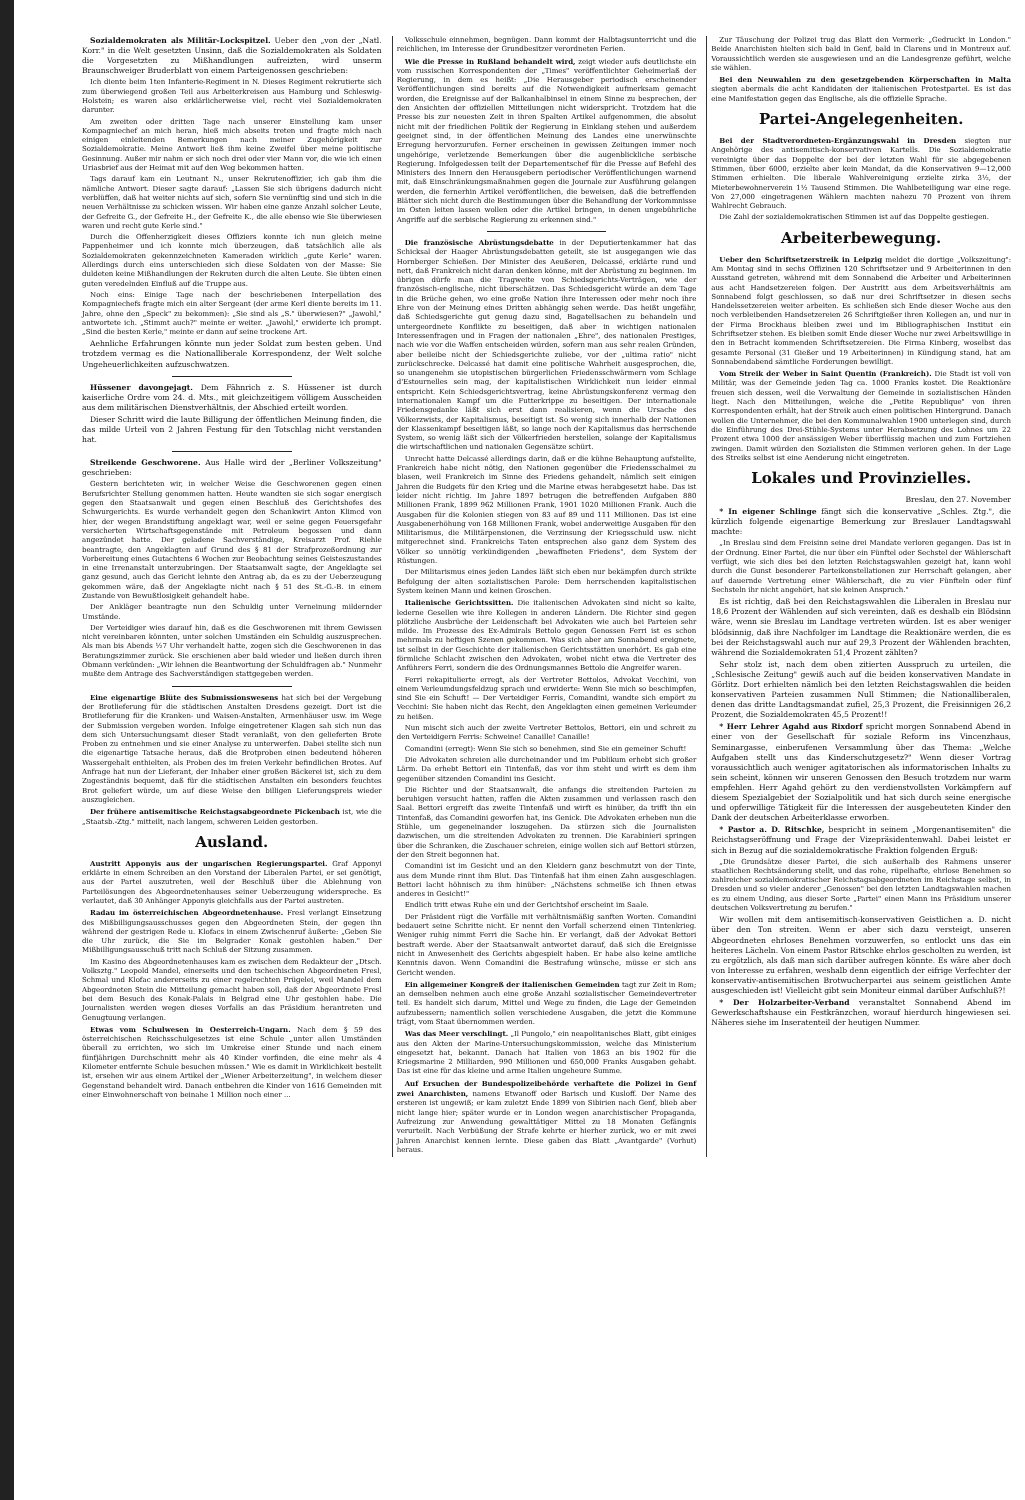Sozialdemokraten als Militär-Lockspitzel. Ueber den „von der „Natl. Korr." in die Welt gesetzten Unsinn, daß die Sozialdemokraten als Soldaten die Vorgesetzten zu Mißhandlungen aufreizten, wird unserm Braunschweiger Bruderblatt von einem Parteigenossen geschrieben:
Ich diente beim 1ten Infanterie-Regiment in N. Dieses Regiment rekrutierte sich zum überwiegend großen Teil aus Arbeiterkreisen aus Hamburg und Schleswig-Holstein; es waren also erklärlicherweise viel, recht viel Sozialdemokraten darunter.
Am zweiten oder dritten Tage nach unserer Einstellung kam unser Kompagniechef an mich heran, hieß mich abseits treten und fragte mich nach einigen einleitenden Bemerkungen nach meiner Zugehörigkeit zur Sozialdemokratie. Meine Antwort ließ ihm keine Zweifel über meine politische Gesinnung. Außer mir nahm er sich noch drei oder vier Mann vor, die wie ich einen Uriasbrief aus der Heimat mit auf den Weg bekommen hatten.
Tags darauf kam ein Leutnant N., unser Rekrutenoffizier, ich gab ihm die nämliche Antwort. Dieser sagte darauf: „Lassen Sie sich übrigens dadurch nicht verblüffen, daß hat weiter nichts auf sich, sofern Sie vernünftig sind und sich in die neuen Verhältnisse zu schicken wissen. Wir haben eine ganze Anzahl solcher Leute, der Gefreite G., der Gefreite H., der Gefreite K., die alle ebenso wie Sie überwiesen waren und recht gute Kerle sind."
Durch die Offenherzigkeit dieses Offiziers konnte ich nun gleich meine Pappenheimer und ich konnte mich überzeugen, daß tatsächlich alle als Sozialdemokraten gekennzeichneten Kameraden wirklich „gute Kerle" waren. Allerdings durch eins unterschieden sich diese Soldaten von der Masse: Sie duldeten keine Mißhandlungen der Rekruten durch die alten Leute. Sie übten einen guten veredelnden Einfluß auf die Truppe aus.
Noch eins: Einige Tage nach der beschriebenen Interpellation des Kompagniechefs fragte mich ein alter Sergeant (der arme Kerl diente bereits im 11. Jahre, ohne den „Speck" zu bekommen): „Sie sind als „S." überwiesen?" „Jawohl," antwortete ich. „Stimmt auch?" meinte er weiter. „Jawohl," erwiderte ich prompt. „Sind die besten Kerle," meinte er dann auf seine trockene Art.
Aehnliche Erfahrungen könnte nun jeder Soldat zum besten geben. Und trotzdem vermag es die Nationalliberale Korrespondenz, der Welt solche Ungeheuerlichkeiten aufzuschwatzen.
Hüssener davongejagt. Dem Fähnrich z. S. Hüssener ist durch kaiserliche Ordre vom 24. d. Mts., mit gleichzeitigem völligem Ausscheiden aus dem militärischen Dienstverhältnis, der Abschied erteilt worden.
Dieser Schritt wird die laute Billigung der öffentlichen Meinung finden, die das milde Urteil von 2 Jahren Festung für den Totschlag nicht verstanden hat.
Streikende Geschworene. Aus Halle wird der „Berliner Volkszeitung" geschrieben:
Gestern berichteten wir, in welcher Weise die Geschworenen gegen einen Berufsrichter Stellung genommen hatten. Heute wandten sie sich sogar energisch gegen den Staatsanwalt und gegen einen Beschluß des Gerichtshofes des Schwurgerichts. Es wurde verhandelt gegen den Schankwirt Anton Klimcd von hier, der wegen Brandstiftung angeklagt war, weil er seine gegen Feuersgefahr versicherten Wirtschaftsgegenstände mit Petroleum begossen und dann angezündet hatte. Der geladene Sachverständige, Kreisarzt Prof. Riehle beantragte, den Angeklagten auf Grund des § 81 der Strafprozeßordnung zur Vorbereitung eines Gutachtens 6 Wochen zur Beobachtung seines Geisteszustandes in eine Irrenanstalt unterzubringen. Der Staatsanwalt sagte, der Angeklagte sei ganz gesund, auch das Gericht lehnte den Antrag ab, da es zu der Ueberzeugung gekommen wäre, daß der Angeklagte nicht nach § 51 des St.-G.-B. in einem Zustande von Bewußtlosigkeit gehandelt habe.
Der Ankläger beantragte nun den Schuldig unter Verneinung mildernder Umstände.
Der Verteidiger wies darauf hin, daß es die Geschworenen mit ihrem Gewissen nicht vereinbaren könnten, unter solchen Umständen ein Schuldig auszusprechen. Als man bis Abends ½7 Uhr verhandelt hatte, zogen sich die Geschworenen in das Beratungszimmer zurück. Sie erschienen aber bald wieder und ließen durch ihren Obmann verkünden: „Wir lehnen die Beantwortung der Schuldfragen ab." Nunmehr mußte dem Antrage des Sachverständigen stattgegeben werden.
Eine eigenartige Blüte des Submissionswesens hat sich bei der Vergebung der Brotlieferung für die städtischen Anstalten Dresdens gezeigt. Dort ist die Brotlieferung für die Kranken- und Waisen-Anstalten, Armenhäuser usw. im Wege der Submission vergeben worden. Infolge eingetretener Klagen sah sich nun das dem sich Untersuchungsamt dieser Stadt veranlaßt, von den gelieferten Brote Proben zu entnehmen und sie einer Analyse zu unterwerfen. Dabei stellte sich nun die eigenartige Tatsache heraus, daß die Brotproben einen bedeutend höheren Wassergehalt enthielten, als Proben des im freien Verkehr befindlichen Brotes. Auf Anfrage hat nun der Lieferant, der Inhaber einer großen Bäckerei ist, sich zu dem Zugeständnis bequemt, daß für die städtischen Anstalten ein besonders feuchtes Brot geliefert würde, um auf diese Weise den billigen Lieferungspreis wieder auszugleichen.
Der frühere antisemitische Reichstagsabgeordnete Pickenbach ist, wie die „Staatsb.-Ztg." mitteilt, nach langem, schweren Leiden gestorben.
Ausland.
Austritt Apponyis aus der ungarischen Regierungspartei. Graf Apponyi erklärte in einem Schreiben an den Vorstand der Liberalen Partei, er sei genötigt, aus der Partei auszutreten, weil der Beschluß über die Ablehnung von Parteilösungen des Abgeordnetenhauses seiner Ueberzeugung widerspreche. Es verlautet, daß 30 Anhänger Apponyis gleichfalls aus der Partei austreten.
Radau im österreichischen Abgeordnetenhause. Fresl verlangt Einsetzung des Mißbilligungsausschusses gegen den Abgeordneten Stein, der gegen ihn während der gestrigen Rede u. Klofacs in einem Zwischenruf äußerte: „Geben Sie die Uhr zurück, die Sie im Belgrader Konak gestohlen haben." Der Mißbilligungsausschuß tritt nach Schluß der Sitzung zusammen.
Im Kasino des Abgeordnetenhauses kam es zwischen dem Redakteur der „Dtsch. Volksztg." Leopold Mandel, einerseits und den tschechischen Abgeordneten Fresl, Schmal und Klofac andererseits zu einer regelrechten Prügelei, weil Mandel dem Abgeordneten Stein die Mitteilung gemacht haben soll, daß der Abgeordnete Fresl bei dem Besuch des Konak-Palais in Belgrad eine Uhr gestohlen habe. Die Journalisten werden wegen dieses Vorfalls an das Präsidium herantreten und Genugtuung verlangen.
Etwas vom Schulwesen in Oesterreich-Ungarn. Nach dem § 59 des österreichischen Reichsschulgesetzes ist eine Schule „unter allen Umständen überall zu errichten, wo sich im Umkreise einer Stunde und nach einem fünfjährigen Durchschnitt mehr als 40 Kinder vorfinden, die eine mehr als 4 Kilometer entfernte Schule besuchen müssen." Wie es damit in Wirklichkeit bestellt ist, ersehen wir aus einem Artikel der „Wiener Arbeiterzeitung", in welchem dieser Gegenstand behandelt wird. Danach entbehren die Kinder von 1616 Gemeinden mit einer Einwohnerschaft von beinahe 1 Million noch einer ...
Volksschule einnehmen, begnügen. Dann kommt der Halbtagsunterricht und die reichlichen, im Interesse der Grundbesitzer verordneten Ferien.
Wie die Presse in Rußland behandelt wird, zeigt wieder aufs deutlichste ein vom russischen Korrespondenten der „Times" veröffentlichter Geheimerlaß der Regierung, in dem es heißt: „Die Herausgeber periodisch erscheinender Veröffentlichungen sind bereits auf die Notwendigkeit aufmerksam gemacht worden, die Ereignisse auf der Balkanhalbinsel in einem Sinne zu besprechen, der den Ansichten der offiziellen Mitteilungen nicht widerspricht. Trotzdem hat die Presse bis zur neuesten Zeit in ihren Spalten Artikel aufgenommen, die absolut nicht mit der friedlichen Politik der Regierung in Einklang stehen und außerdem geeignet sind, in der öffentlichen Meinung des Landes eine unerwünschte Erregung hervorzurufen. Ferner erscheinen in gewissen Zeitungen immer noch ungehörige, verletzende Bemerkungen über die augenblickliche serbische Regierung. Infolgedessen teilt der Departementschef für die Presse auf Befehl des Ministers des Innern den Herausgebern periodischer Veröffentlichungen warnend mit, daß Einschränkungsmaßnahmen gegen die Journale zur Ausführung gelangen werden, die fernerhin Artikel veröffentlichen, die beweisen, daß die betreffenden Blätter sich nicht durch die Bestimmungen über die Behandlung der Vorkommnisse im Osten leiten lassen wollen oder die Artikel bringen, in denen ungebührliche Angriffe auf die serbische Regierung zu erkennen sind."
Die französische Abrüstungsdebatte in der Deputiertenkammer hat das Schicksal der Haager Abrüstungsdebatten geteilt, sie ist ausgegangen wie das Hornberger Schießen. Der Minister des Aeußeren, Delcassé, erklärte rund und nett, daß Frankreich nicht daran denken könne, mit der Abrüstung zu beginnen. Im übrigen dürfe man die Tragweite von Schiedsgerichts-Verträgen, wie der französisch-englische, nicht überschätzen. Das Schiedsgericht würde an dem Tage in die Brüche gehen, wo eine große Nation ihre Interessen oder mehr noch ihre Ehre von der Meinung eines Dritten abhängig sehen werde. Das heißt ungefähr, daß Schiedsgerichte gut genug dazu sind, Bagatellsachen zu behandeln und untergeordnete Konflikte zu beseitigen, daß aber in wichtigen nationalen Interessenfragen und in Fragen der nationalen „Ehre", des nationalen Prestiges, nach wie vor die Waffen entscheiden würden, sofern man aus sehr realen Gründen, aber beileibe nicht der Schiedsgerichte zuliebe, vor der „ultima ratio" nicht zurückschrecke. Delcassé hat damit eine politische Wahrheit ausgesprochen, die, so unangenehm sie utopistischen bürgerlichen Friedensschwärmern vom Schlage d'Estournelles sein mag, der kapitalistischen Wirklichkeit nun leider einmal entspricht. Kein Schiedsgerichtsvertrag, keine Abrüstungskonferenz vermag den internationalen Kampf um die Futterkrippe zu beseitigen. Der internationale Friedensgedanke läßt sich erst dann realisieren, wenn die Ursache des Völkerzwists, der Kapitalismus, beseitigt ist. So wenig sich innerhalb der Nationen der Klassenkampf beseitigen läßt, so lange noch der Kapitalismus das herrschende System, so wenig läßt sich der Völkerfrieden herstellen, solange der Kapitalismus die wirtschaftlichen und nationalen Gegensätze schürt.
Unrecht hatte Delcassé allerdings darin, daß er die kühne Behauptung aufstellte, Frankreich habe nicht nötig, den Nationen gegenüber die Friedensschalmei zu blasen, weil Frankreich im Sinne des Friedens gehandelt, nämlich seit einigen Jahren die Budgets für den Krieg und die Marine etwas herabgesetzt habe. Das ist leider nicht richtig. Im Jahre 1897 betrugen die betreffenden Aufgaben 880 Millionen Frank, 1899 962 Millionen Frank, 1901 1020 Millionen Frank. Auch die Ausgaben für die Kolonien stiegen von 83 auf 89 und 111 Millionen. Das ist eine Ausgabenerhöhung von 168 Millionen Frank, wobei anderweitige Ausgaben für den Militarismus, die Militärpensionen, die Verzinsung der Kriegsschuld usw. nicht mitgerechnet sind. Frankreichs Taten entsprechen also ganz dem System des Völker so unnötig verkündigenden „bewaffneten Friedens", dem System der Rüstungen.
Der Militarismus eines jeden Landes läßt sich eben nur bekämpfen durch strikte Befolgung der alten sozialistischen Parole: Dem herrschenden kapitalistischen System keinen Mann und keinen Groschen.
Italienische Gerichtssitten. Die italienischen Advokaten sind nicht so kalte, lederne Gesellen wie ihre Kollegen in anderen Ländern. Die Richter sind gegen plötzliche Ausbrüche der Leidenschaft bei Advokaten wie auch bei Parteien sehr milde. Im Prozesse des Ex-Admirals Bettolo gegen Genossen Ferri ist es schon mehrmals zu heftigen Szenen gekommen. Was sich aber am Sonnabend ereignete, ist selbst in der Geschichte der italienischen Gerichtsstätten unerhört. Es gab eine förmliche Schlacht zwischen den Advokaten, wobei nicht etwa die Vertreter des Anführers Ferri, sondern die des Ordnungsmannes Bettolo die Angreifer waren.
Ferri rekapitulierte erregt, als der Vertreter Bettolos, Advokat Vecchini, von einem Verleumdungsfeldzug sprach und erwiderte: Wenn Sie mich so beschimpfen, sind Sie ein Schuft! — Der Verteidiger Ferris, Comandini, wandte sich empört zu Vecchini: Sie haben nicht das Recht, den Angeklagten einen gemeinen Verleumder zu heißen.
Nun mischt sich auch der zweite Vertreter Bettolos, Bettori, ein und schreit zu den Verteidigern Ferris: Schweine! Canaille! Canaille!
Comandini (erregt): Wenn Sie sich so benehmen, sind Sie ein gemeiner Schuft!
Die Advokaten schreien alle durcheinander und im Publikum erhebt sich großer Lärm. Da erhebt Bettori ein Tintenfaß, das vor ihm steht und wirft es dem ihm gegenüber sitzenden Comandini ins Gesicht.
Die Richter und der Staatsanwalt, die anfangs die streitenden Parteien zu beruhigen versucht hatten, raffen die Akten zusammen und verlassen rasch den Saal. Bettori ergreift das zweite Tintenfaß und wirft es hinüber, da trifft ihn ein Tintenfaß, das Comandini geworfen hat, ins Genick. Die Advokaten erheben nun die Stühle, um gegeneinander loszugehen. Da stürzen sich die Journalisten dazwischen, um die streitenden Advokaten zu trennen. Die Karabinieri springen über die Schranken, die Zuschauer schreien, einige wollen sich auf Bettori stürzen, der den Streit begonnen hat.
Comandini ist im Gesicht und an den Kleidern ganz beschmutzt von der Tinte, aus dem Munde rinnt ihm Blut. Das Tintenfaß hat ihm einen Zahn ausgeschlagen. Bettori lacht höhnisch zu ihm hinüber: „Nächstens schmeiße ich Ihnen etwas anderes in Gesicht!"
Endlich tritt etwas Ruhe ein und der Gerichtshof erscheint im Saale.
Der Präsident rügt die Vorfälle mit verhältnismäßig sanften Worten. Comandini bedauert seine Schritte nicht. Er nennt den Vorfall scherzend einen Tintenkrieg. Weniger ruhig nimmt Ferri die Sache hin. Er verlangt, daß der Advokat Bettori bestraft werde. Aber der Staatsanwalt antwortet darauf, daß sich die Ereignisse nicht in Anwesenheit des Gerichts abgespielt haben. Er habe also keine amtliche Kenntnis davon. Wenn Comandini die Bestrafung wünsche, müsse er sich ans Gericht wenden.
Ein allgemeiner Kongreß der italienischen Gemeinden tagt zur Zeit in Rom; an demselben nehmen auch eine große Anzahl sozialistischer Gemeindevertreter teil. Es handelt sich darum, Mittel und Wege zu finden, die Lage der Gemeinden aufzubessern; namentlich sollen verschiedene Ausgaben, die jetzt die Kommune trägt, vom Staat übernommen werden.
Was das Meer verschlingt. „Il Pungolo," ein neapolitanisches Blatt, gibt einiges aus den Akten der Marine-Untersuchungskommission, welche das Ministerium eingesetzt hat, bekannt. Danach hat Italien von 1863 an bis 1902 für die Kriegsmarine 2 Milliarden, 990 Millionen und 650,000 Franks Ausgaben gehabt. Das ist eine für das kleine und arme Italien ungeheure Summe.
Auf Ersuchen der Bundespolizeibehörde verhaftete die Polizei in Genf zwei Anarchisten, namens Etwanoff oder Barisch und Kusloff. Der Name des ersteren ist ungewiß; er kam zuletzt Ende 1899 von Sibirien nach Genf, blieb aber nicht lange hier; später wurde er in London wegen anarchistischer Propaganda, Aufreizung zur Anwendung gewalttätiger Mittel zu 18 Monaten Gefängnis verurteilt. Nach Verbüßung der Strafe kehrte er hierher zurück, wo er mit zwei Jahren Anarchist kennen lernte. Diese gaben das Blatt „Avantgarde" (Vorhut) heraus.
Zur Täuschung der Polizei trug das Blatt den Vermerk: „Gedruckt in London." Beide Anarchisten hielten sich bald in Genf, bald in Clarens und in Montreux auf. Voraussichtlich werden sie ausgewiesen und an die Landesgrenze geführt, welche sie wählen.
Bei den Neuwahlen zu den gesetzgebenden Körperschaften in Malta siegten abermals die acht Kandidaten der italienischen Protestpartei. Es ist das eine Manifestation gegen das Englische, als die offizielle Sprache.
Partei-Angelegenheiten.
Bei der Stadtverordneten-Ergänzungswahl in Dresden siegten nur Angehörige des antisemitisch-konservativen Kartells. Die Sozialdemokratie vereinigte über das Doppelte der bei der letzten Wahl für sie abgegebenen Stimmen, über 6000, erzielte aber kein Mandat, da die Konservativen 9—12,000 Stimmen erhielten. Die liberale Wahlvereinigung erzielte zirka 3½, der Mieterbewohnerverein 1½ Tausend Stimmen. Die Wahlbeteiligung war eine rege. Von 27,000 eingetragenen Wählern machten nahezu 70 Prozent von ihrem Wahlrecht Gebrauch.
Die Zahl der sozialdemokratischen Stimmen ist auf das Doppelte gestiegen.
Arbeiterbewegung.
Ueber den Schriftsetzerstreik in Leipzig meldet die dortige „Volkszeitung": Am Montag sind in sechs Offizinen 120 Schriftsetzer und 9 Arbeiterinnen in den Ausstand getreten, während mit dem Sonnabend die Arbeiter und Arbeiterinnen aus acht Handsetzereien folgen. Der Austritt aus dem Arbeitsverhältnis am Sonnabend folgt geschlossen, so daß nur drei Schriftsetzer in diesen sechs Handelssetzereien weiter arbeiten. Es schließen sich Ende dieser Woche aus den noch verbleibenden Handsetzereien 26 Schriftgießer ihren Kollegen an, und nur in der Firma Brockhaus bleiben zwei und im Bibliographischen Institut ein Schriftsetzer stehen. Es bleiben somit Ende dieser Woche nur zwei Arbeitswillige in den in Betracht kommenden Schriftsetzereien. Die Firma Kinberg, woselbst das gesamte Personal (31 Gießer und 19 Arbeiterinnen) in Kündigung stand, hat am Sonnabendabend sämtliche Forderungen bewilligt.
Vom Streik der Weber in Saint Quentin (Frankreich). Die Stadt ist voll von Militär, was der Gemeinde jeden Tag ca. 1000 Franks kostet. Die Reaktionäre freuen sich dessen, weil die Verwaltung der Gemeinde in sozialistischen Händen liegt. Nach den Mitteilungen, welche die „Petite Republique" von ihren Korrespondenten erhält, hat der Streik auch einen politischen Hintergrund. Danach wollen die Unternehmer, die bei den Kommunalwahlen 1900 unterlegen sind, durch die Einführung des Drei-Stühle-Systems unter Herabsetzung des Lohnes um 22 Prozent etwa 1000 der ansässigen Weber überflüssig machen und zum Fortziehen zwingen. Damit würden den Sozialisten die Stimmen verloren gehen. In der Lage des Streiks selbst ist eine Aenderung nicht eingetreten.
Lokales und Provinzielles.
Breslau, den 27. November
* In eigener Schlinge fängt sich die konservative „Schles. Ztg.", die kürzlich folgende eigenartige Bemerkung zur Breslauer Landtagswahl machte:
„In Breslau sind dem Freisinn seine drei Mandate verloren gegangen. Das ist in der Ordnung. Einer Partei, die nur über ein Fünftel oder Sechstel der Wählerschaft verfügt, wie sich dies bei den letzten Reichstagswahlen gezeigt hat, kann wohl durch die Gunst besonderer Parteikonstellationen zur Herrschaft gelangen, aber auf dauernde Vertretung einer Wählerschaft, die zu vier Fünfteln oder fünf Sechsteln ihr nicht angehört, hat sie keinen Anspruch."
Es ist richtig, daß bei den Reichstagswahlen die Liberalen in Breslau nur 18,6 Prozent der Wählenden auf sich vereinten, daß es deshalb ein Blödsinn wäre, wenn sie Breslau im Landtage vertreten würden. Ist es aber weniger blödsinnig, daß ihre Nachfolger im Landtage die Reaktionäre werden, die es bei der Reichstagswahl auch nur auf 29,3 Prozent der Wählenden brachten, während die Sozialdemokraten 51,4 Prozent zählten?
Sehr stolz ist, nach dem oben zitierten Ausspruch zu urteilen, die „Schlesische Zeitung" gewiß auch auf die beiden konservativen Mandate in Görlitz. Dort erhielten nämlich bei den letzten Reichstagswahlen die beiden konservativen Parteien zusammen Null Stimmen; die Nationalliberalen, denen das dritte Landtagsmandat zufiel, 25,3 Prozent, die Freisinnigen 26,2 Prozent, die Sozialdemokraten 45,5 Prozent!!
* Herr Lehrer Agahd aus Rixdorf spricht morgen Sonnabend Abend in einer von der Gesellschaft für soziale Reform ins Vincenzhaus, Seminargasse, einberufenen Versammlung über das Thema: „Welche Aufgaben stellt uns das Kinderschutzgesetz?" Wenn dieser Vortrag voraussichtlich auch weniger agitatorischen als informatorischen Inhalts zu sein scheint, können wir unseren Genossen den Besuch trotzdem nur warm empfehlen. Herr Agahd gehört zu den verdienstvollsten Vorkämpfern auf diesem Spezialgebiet der Sozialpolitik und hat sich durch seine energische und opferwillige Tätigkeit für die Interessen der ausgebeuteten Kinder den Dank der deutschen Arbeiterklasse erworben.
* Pastor a. D. Ritschke, bespricht in seinem „Morgenantisemiten" die Reichstagseröffnung und Frage der Vizepräsidentenwahl. Dabei leistet er sich in Bezug auf die sozialdemokratische Fraktion folgenden Erguß:
„Die Grundsätze dieser Partei, die sich außerhalb des Rahmens unserer staatlichen Rechtsänderung stellt, und das rohe, rüpelhafte, ehrlose Benehmen so zahlreicher sozialdemokratischer Reichstagsabgeordneten im Reichstage selbst, in Dresden und so vieler anderer „Genossen" bei den letzten Landtagswahlen machen es zu einem Unding, aus dieser Sorte „Partei" einen Mann ins Präsidium unserer deutschen Volksvertretung zu berufen."
Wir wollen mit dem antisemitisch-konservativen Geistlichen a. D. nicht über den Ton streiten. Wenn er aber sich dazu versteigt, unseren Abgeordneten ehrloses Benehmen vorzuwerfen, so entlockt uns das ein heiteres Lächeln. Von einem Pastor Ritschke ehrlos gescholten zu werden, ist zu ergötzlich, als daß man sich darüber aufregen könnte. Es wäre aber doch von Interesse zu erfahren, weshalb denn eigentlich der eifrige Verfechter der konservativ-antisemitischen Brotwucherpartei aus seinem geistlichen Amte ausgeschieden ist! Vielleicht gibt sein Moniteur einmal darüber Aufschluß?!
* Der Holzarbeiter-Verband veranstaltet Sonnabend Abend im Gewerkschaftshause ein Festkränzchen, worauf hierdurch hingewiesen sei. Näheres siehe im Inseratenteil der heutigen Nummer.